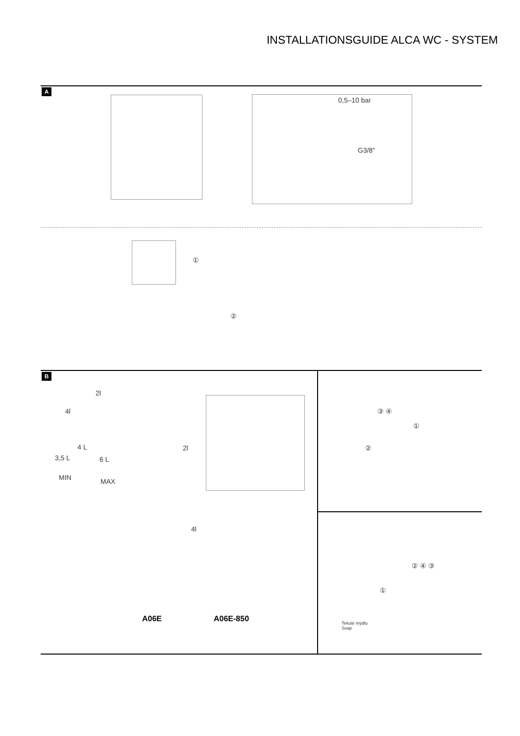INSTALLATIONSGUIDE ALCA WC - SYSTEM
A
0,5–10 bar
G3/8"
①
②
B
2l
4l
4 L
3,5 L 6 L
MIN MAX
2l
4l
A06E A06E-850
③ ④
①
②
Tekuté mýdlo
Soap
①
② ④ ③